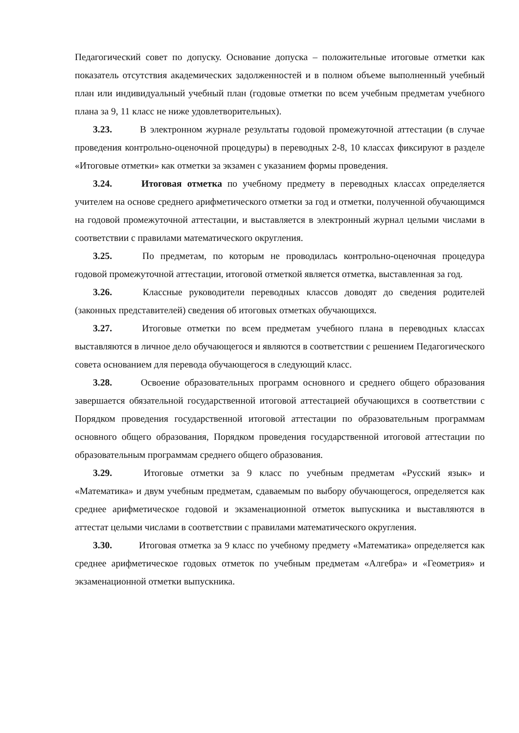Педагогический совет по допуску. Основание допуска – положительные итоговые отметки как показатель отсутствия академических задолженностей и в полном объеме выполненный учебный план или индивидуальный учебный план (годовые отметки по всем учебным предметам учебного плана за 9, 11 класс не ниже удовлетворительных).
3.23. В электронном журнале результаты годовой промежуточной аттестации (в случае проведения контрольно-оценочной процедуры) в переводных 2-8, 10 классах фиксируют в разделе «Итоговые отметки» как отметки за экзамен с указанием формы проведения.
3.24. Итоговая отметка по учебному предмету в переводных классах определяется учителем на основе среднего арифметического отметки за год и отметки, полученной обучающимся на годовой промежуточной аттестации, и выставляется в электронный журнал целыми числами в соответствии с правилами математического округления.
3.25. По предметам, по которым не проводилась контрольно-оценочная процедура годовой промежуточной аттестации, итоговой отметкой является отметка, выставленная за год.
3.26. Классные руководители переводных классов доводят до сведения родителей (законных представителей) сведения об итоговых отметках обучающихся.
3.27. Итоговые отметки по всем предметам учебного плана в переводных классах выставляются в личное дело обучающегося и являются в соответствии с решением Педагогического совета основанием для перевода обучающегося в следующий класс.
3.28. Освоение образовательных программ основного и среднего общего образования завершается обязательной государственной итоговой аттестацией обучающихся в соответствии с Порядком проведения государственной итоговой аттестации по образовательным программам основного общего образования, Порядком проведения государственной итоговой аттестации по образовательным программам среднего общего образования.
3.29. Итоговые отметки за 9 класс по учебным предметам «Русский язык» и «Математика» и двум учебным предметам, сдаваемым по выбору обучающегося, определяется как среднее арифметическое годовой и экзаменационной отметок выпускника и выставляются в аттестат целыми числами в соответствии с правилами математического округления.
3.30. Итоговая отметка за 9 класс по учебному предмету «Математика» определяется как среднее арифметическое годовых отметок по учебным предметам «Алгебра» и «Геометрия» и экзаменационной отметки выпускника.